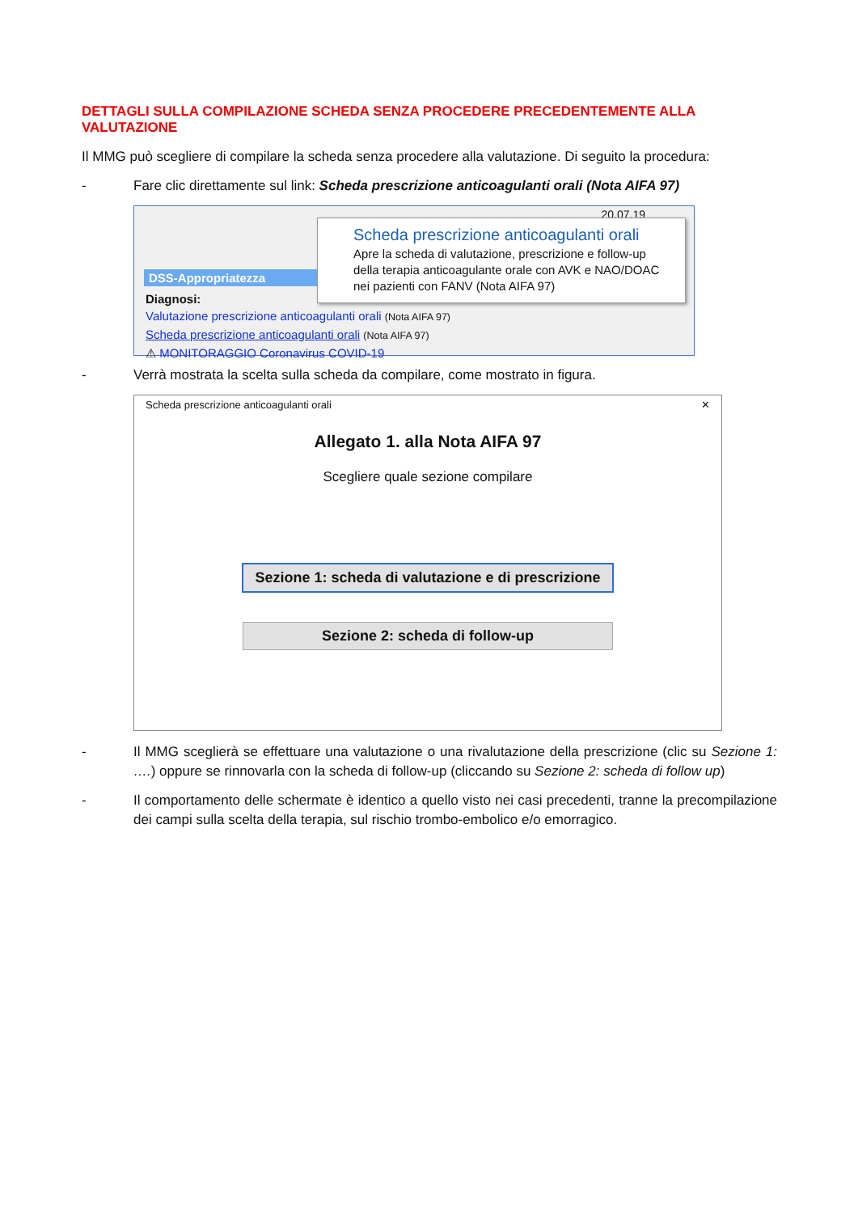DETTAGLI SULLA COMPILAZIONE SCHEDA SENZA PROCEDERE PRECEDENTEMENTE ALLA VALUTAZIONE
Il MMG può scegliere di compilare la scheda senza procedere alla valutazione. Di seguito la procedura:
- Fare clic direttamente sul link: Scheda prescrizione anticoagulanti orali (Nota AIFA 97)
20.07.19
DSS-Appropriatezza
Diagnosi:
Valutazione prescrizione anticoagulanti orali (Nota AIFA 97)
Scheda prescrizione anticoagulanti orali (Nota AIFA 97)
⚠ MONITORAGGIO Coronavirus COVID-19
Scheda prescrizione anticoagulanti orali
Apre la scheda di valutazione, prescrizione e follow-up della terapia anticoagulante orale con AVK e NAO/DOAC nei pazienti con FANV (Nota AIFA 97)
- Verrà mostrata la scelta sulla scheda da compilare, come mostrato in figura.
Scheda prescrizione anticoagulanti orali ✕
Allegato 1. alla Nota AIFA 97
Scegliere quale sezione compilare
Sezione 1: scheda di valutazione e di prescrizione
Sezione 2: scheda di follow-up
- Il MMG sceglierà se effettuare una valutazione o una rivalutazione della prescrizione (clic su Sezione 1: ….) oppure se rinnovarla con la scheda di follow-up (cliccando su Sezione 2: scheda di follow up)
- Il comportamento delle schermate è identico a quello visto nei casi precedenti, tranne la precompilazione dei campi sulla scelta della terapia, sul rischio trombo-embolico e/o emorragico.